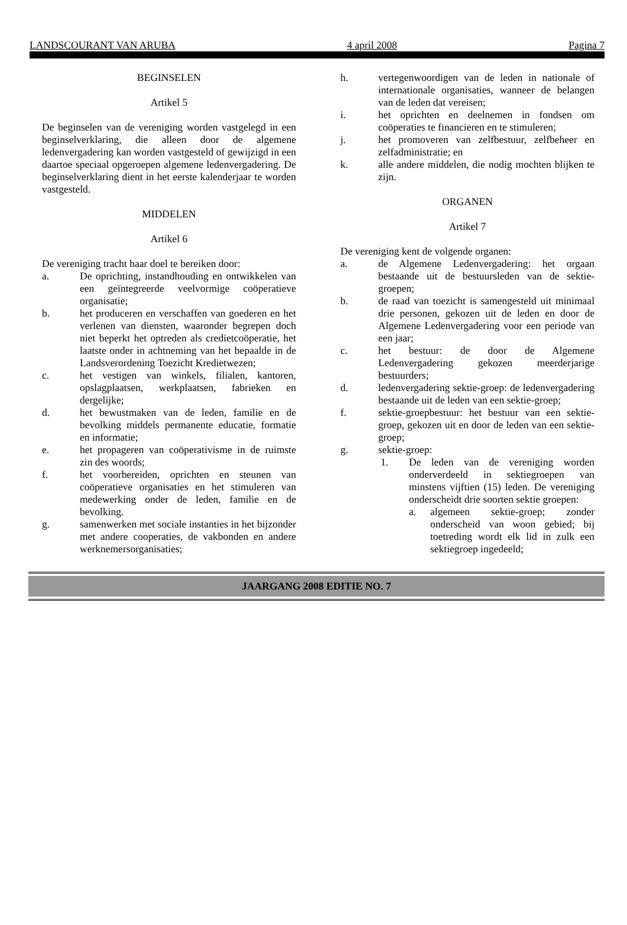LANDSCOURANT VAN ARUBA 4 april 2008 Pagina 7
BEGINSELEN
Artikel 5
De beginselen van de vereniging worden vastgelegd in een beginselverklaring, die alleen door de algemene ledenvergadering kan worden vastgesteld of gewijzigd in een daartoe speciaal opgeroepen algemene ledenvergadering. De beginselverklaring dient in het eerste kalenderjaar te worden vastgesteld.
MIDDELEN
Artikel 6
De vereniging tracht haar doel te bereiken door:
a. De oprichting, instandhouding en ontwikkelen van een geïntegreerde veelvormige coöperatieve organisatie;
b. het produceren en verschaffen van goederen en het verlenen van diensten, waaronder begrepen doch niet beperkt het optreden als credietcoöperatie, het laatste onder in achtneming van het bepaalde in de Landsverordening Toezicht Kredietwezen;
c. het vestigen van winkels, filialen, kantoren, opslagplaatsen, werkplaatsen, fabrieken en dergelijke;
d. het bewustmaken van de leden, familie en de bevolking middels permanente educatie, formatie en informatie;
e. het propageren van coöperativisme in de ruimste zin des woords;
f. het voorbereiden, oprichten en steunen van coöperatieve organisaties en het stimuleren van medewerking onder de leden, familie en de bevolking.
g. samenwerken met sociale instanties in het bijzonder met andere cooperaties, de vakbonden en andere werknemersorganisaties;
h. vertegenwoordigen van de leden in nationale of internationale organisaties, wanneer de belangen van de leden dat vereisen;
i. het oprichten en deelnemen in fondsen om coöperaties te financieren en te stimuleren;
j. het promoveren van zelfbestuur, zelfbeheer en zelfadministratie; en
k. alle andere middelen, die nodig mochten blijken te zijn.
ORGANEN
Artikel 7
De vereniging kent de volgende organen:
a. de Algemene Ledenvergadering: het orgaan bestaande uit de bestuursleden van de sektie-groepen;
b. de raad van toezicht is samengesteld uit minimaal drie personen, gekozen uit de leden en door de Algemene Ledenvergadering voor een periode van een jaar;
c. het bestuur: de door de Algemene Ledenvergadering gekozen meerderjarige bestuurders;
d. ledenvergadering sektie-groep: de ledenvergadering bestaande uit de leden van een sektie-groep;
f. sektie-groepbestuur: het bestuur van een sektie-groep, gekozen uit en door de leden van een sektie-groep;
g. sektie-groep:
1. De leden van de vereniging worden onderverdeeld in sektiegroepen van minstens vijftien (15) leden. De vereniging onderscheidt drie soorten sektie groepen:
a. algemeen sektie-groep; zonder onderscheid van woon gebied; bij toetreding wordt elk lid in zulk een sektiegroep ingedeeld;
JAARGANG 2008 EDITIE NO. 7